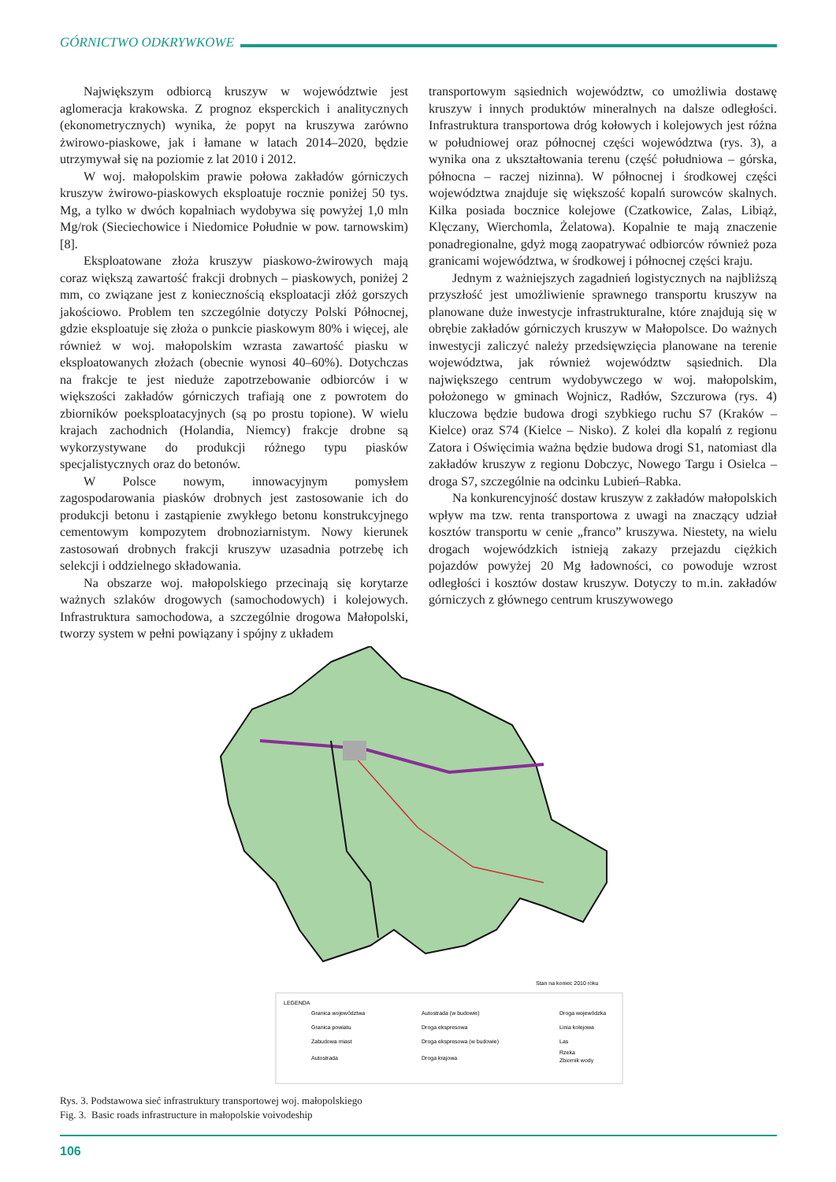GÓRNICTWO ODKRYWKOWE
Największym odbiorcą kruszyw w województwie jest aglomeracja krakowska. Z prognoz eksperckich i analitycznych (ekonometrycznych) wynika, że popyt na kruszywa zarówno żwirowo-piaskowe, jak i łamane w latach 2014–2020, będzie utrzymywał się na poziomie z lat 2010 i 2012.
W woj. małopolskim prawie połowa zakładów górniczych kruszyw żwirowo-piaskowych eksploatuje rocznie poniżej 50 tys. Mg, a tylko w dwóch kopalniach wydobywa się powyżej 1,0 mln Mg/rok (Sieciechowice i Niedomice Południe w pow. tarnowskim) [8].
Eksploatowane złoża kruszyw piaskowo-żwirowych mają coraz większą zawartość frakcji drobnych – piaskowych, poniżej 2 mm, co związane jest z koniecznością eksploatacji złóż gorszych jakościowo. Problem ten szczególnie dotyczy Polski Północnej, gdzie eksploatuje się złoża o punkcie piaskowym 80% i więcej, ale również w woj. małopolskim wzrasta zawartość piasku w eksploatowanych złożach (obecnie wynosi 40–60%). Dotychczas na frakcje te jest nieduże zapotrzebowanie odbiorców i w większości zakładów górniczych trafiają one z powrotem do zbiorników poeksploatacyjnych (są po prostu topione). W wielu krajach zachodnich (Holandia, Niemcy) frakcje drobne są wykorzystywane do produkcji różnego typu piasków specjalistycznych oraz do betonów.
W Polsce nowym, innowacyjnym pomysłem zagospodarowania piasków drobnych jest zastosowanie ich do produkcji betonu i zastąpienie zwykłego betonu konstrukcyjnego cementowym kompozytem drobnoziarnistym. Nowy kierunek zastosowań drobnych frakcji kruszyw uzasadnia potrzebę ich selekcji i oddzielnego składowania.
Na obszarze woj. małopolskiego przecinają się korytarze ważnych szlaków drogowych (samochodowych) i kolejowych. Infrastruktura samochodowa, a szczególnie drogowa Małopolski, tworzy system w pełni powiązany i spójny z układem
transportowym sąsiednich województw, co umożliwia dostawę kruszyw i innych produktów mineralnych na dalsze odległości. Infrastruktura transportowa dróg kołowych i kolejowych jest różna w południowej oraz północnej części województwa (rys. 3), a wynika ona z ukształtowania terenu (część południowa – górska, północna – raczej nizinna). W północnej i środkowej części województwa znajduje się większość kopalń surowców skalnych. Kilka posiada bocznice kolejowe (Czatkowice, Zalas, Libiąż, Klęczany, Wierchomla, Żelatowa). Kopalnie te mają znaczenie ponadregionalne, gdyż mogą zaopatrywać odbiorców również poza granicami województwa, w środkowej i północnej części kraju.
Jednym z ważniejszych zagadnień logistycznych na najbliższą przyszłość jest umożliwienie sprawnego transportu kruszyw na planowane duże inwestycje infrastrukturalne, które znajdują się w obrębie zakładów górniczych kruszyw w Małopolsce. Do ważnych inwestycji zaliczyć należy przedsięwzięcia planowane na terenie województwa, jak również województw sąsiednich. Dla największego centrum wydobywczego w woj. małopolskim, położonego w gminach Wojnicz, Radłów, Szczurowa (rys. 4) kluczowa będzie budowa drogi szybkiego ruchu S7 (Kraków – Kielce) oraz S74 (Kielce – Nisko). Z kolei dla kopalń z regionu Zatora i Oświęcimia ważna będzie budowa drogi S1, natomiast dla zakładów kruszyw z regionu Dobczyc, Nowego Targu i Osielca – droga S7, szczególnie na odcinku Lubień–Rabka.
Na konkurencyjność dostaw kruszyw z zakładów małopolskich wpływ ma tzw. renta transportowa z uwagi na znaczący udział kosztów transportu w cenie „franco” kruszywa. Niestety, na wielu drogach wojewódzkich istnieją zakazy przejazdu ciężkich pojazdów powyżej 20 Mg ładowności, co powoduje wzrost odległości i kosztów dostaw kruszyw. Dotyczy to m.in. zakładów górniczych z głównego centrum kruszywowego
Stan na koniec 2010 roku
LEGENDA
Granica województwa
Granica powiatu
Zabudowa miast
Autostrada
Autostrada (w budowie)
Droga ekspresowa
Droga ekspresowa (w budowie)
Droga krajowa
Droga wojewódzka
Linia kolejowa
Las
Rzeka
Zbiornik wody
Rys. 3. Podstawowa sieć infrastruktury transportowej woj. małopolskiego
Fig. 3. Basic roads infrastructure in małopolskie voivodeship
106